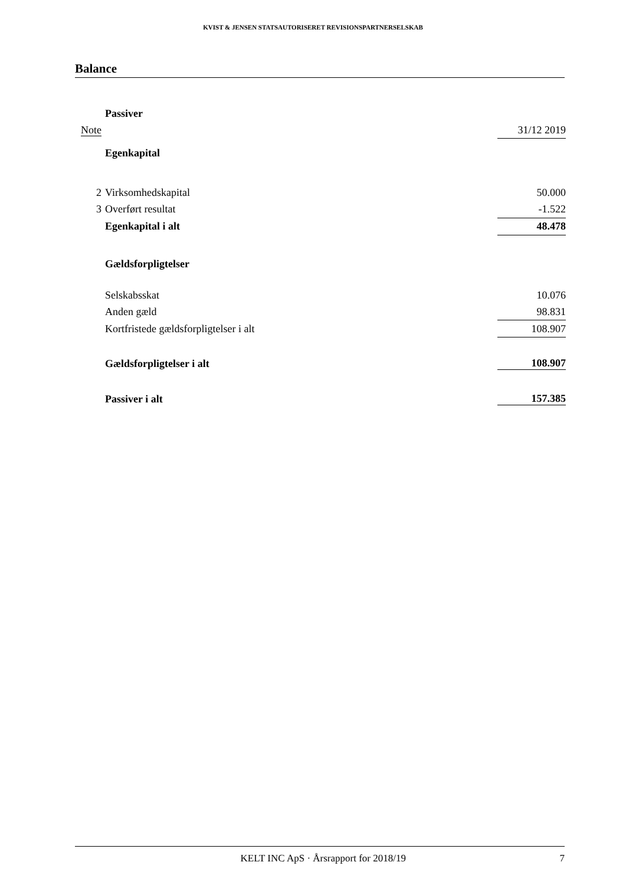KVIST & JENSEN STATSAUTORISERET REVISIONSPARTNERSELSKAB
Balance
| | Passiver | |
| Note | | 31/12 2019 |
| | Egenkapital | |
| 2 | Virksomhedskapital | 50.000 |
| 3 | Overført resultat | -1.522 |
| | Egenkapital i alt | 48.478 |
| | Gældsforpligtelser | |
| | Selskabsskat | 10.076 |
| | Anden gæld | 98.831 |
| | Kortfristede gældsforpligtelser i alt | 108.907 |
| | Gældsforpligtelser i alt | 108.907 |
| | Passiver i alt | 157.385 |
KELT INC ApS · Årsrapport for 2018/19 7